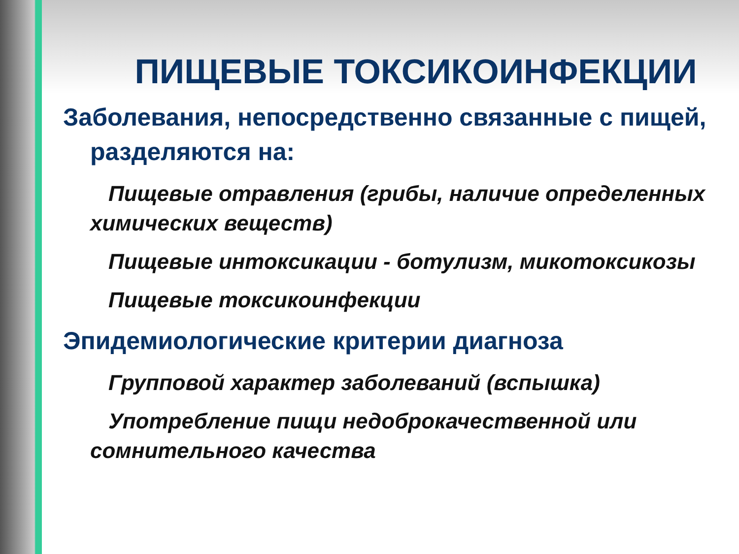ПИЩЕВЫЕ ТОКСИКОИНФЕКЦИИ
Заболевания, непосредственно связанные с пищей, разделяются на:
Пищевые отравления (грибы, наличие определенных химических веществ)
Пищевые интоксикации - ботулизм, микотоксикозы
Пищевые токсикоинфекции
Эпидемиологические критерии диагноза
Групповой характер заболеваний (вспышка)
Употребление пищи недоброкачественной или сомнительного качества